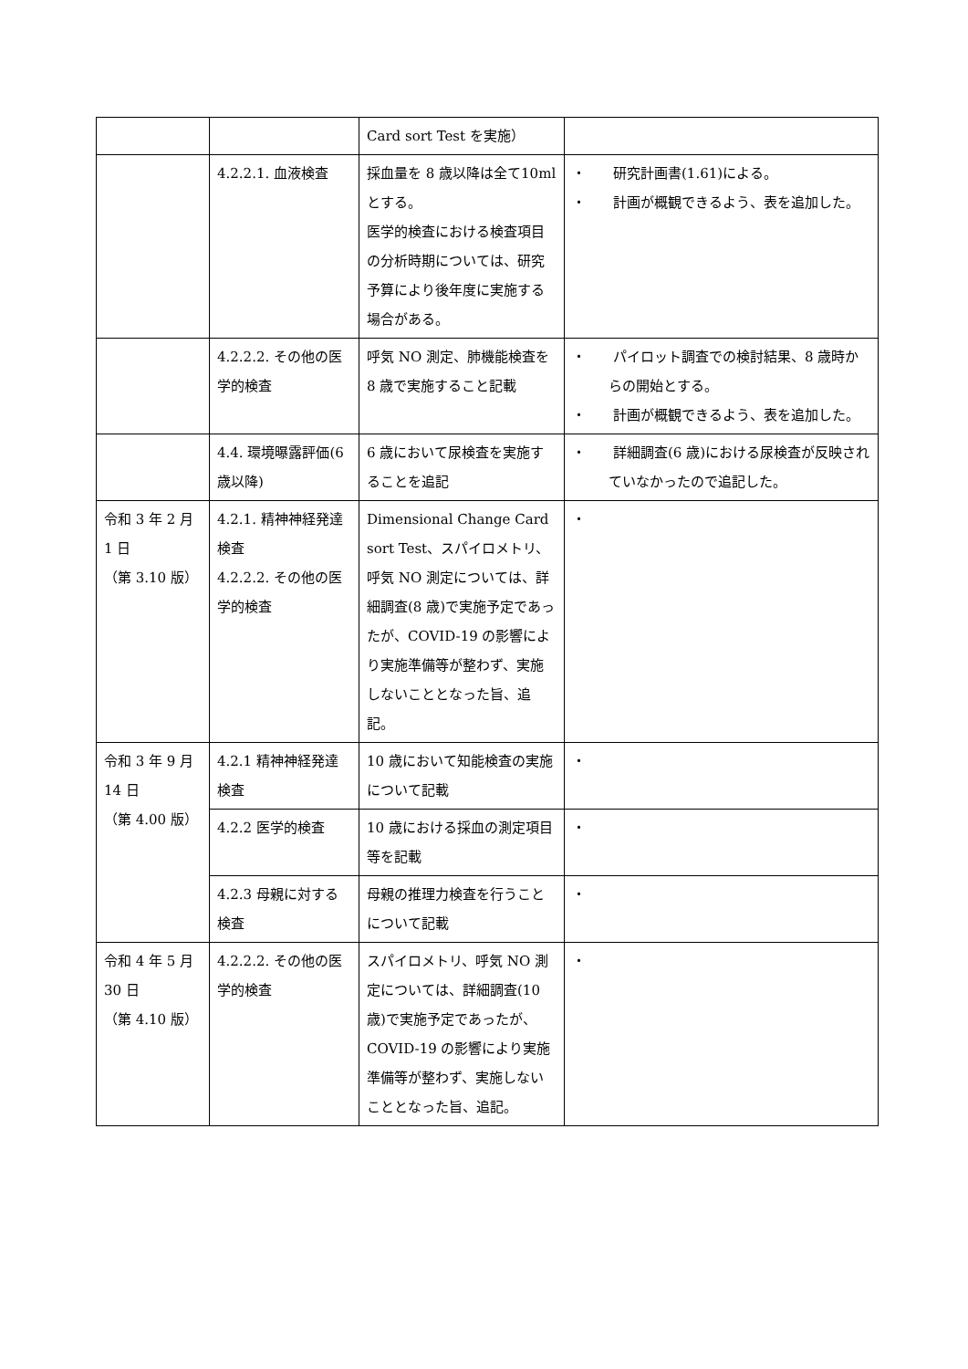| | | Card sort Test を実施） | |
| | 4.2.2.1. 血液検査 | 採血量を 8 歳以降は全て10ml とする。 医学的検査における検査項目の分析時期については、研究予算により後年度に実施する場合がある。 | ・ 研究計画書(1.61)による。 ・ 計画が概観できるよう、表を追加した。 |
| | 4.2.2.2. その他の医学的検査 | 呼気 NO 測定、肺機能検査を 8 歳で実施すること記載 | ・ パイロット調査での検討結果、8 歳時からの開始とする。 ・ 計画が概観できるよう、表を追加した。 |
| | 4.4. 環境曝露評価(6 歳以降) | 6 歳において尿検査を実施することを追記 | ・ 詳細調査(6 歳)における尿検査が反映されていなかったので追記した。 |
| 令和 3 年 2 月 1 日 （第 3.10 版） | 4.2.1. 精神神経発達検査 4.2.2.2. その他の医学的検査 | Dimensional Change Card sort Test、スパイロメトリ、呼気 NO 測定については、詳細調査(8 歳)で実施予定であったが、COVID-19 の影響により実施準備等が整わず、実施しないこととなった旨、追記。 | ・ |
| 令和 3 年 9 月 14 日 （第 4.00 版） | 4.2.1 精神神経発達検査 | 10 歳において知能検査の実施について記載 | ・ |
| | 4.2.2 医学的検査 | 10 歳における採血の測定項目等を記載 | ・ |
| | 4.2.3 母親に対する検査 | 母親の推理力検査を行うことについて記載 | ・ |
| 令和 4 年 5 月 30 日 （第 4.10 版） | 4.2.2.2. その他の医学的検査 | スパイロメトリ、呼気 NO 測定については、詳細調査(10 歳)で実施予定であったが、COVID-19 の影響により実施準備等が整わず、実施しないこととなった旨、追記。 | ・ |